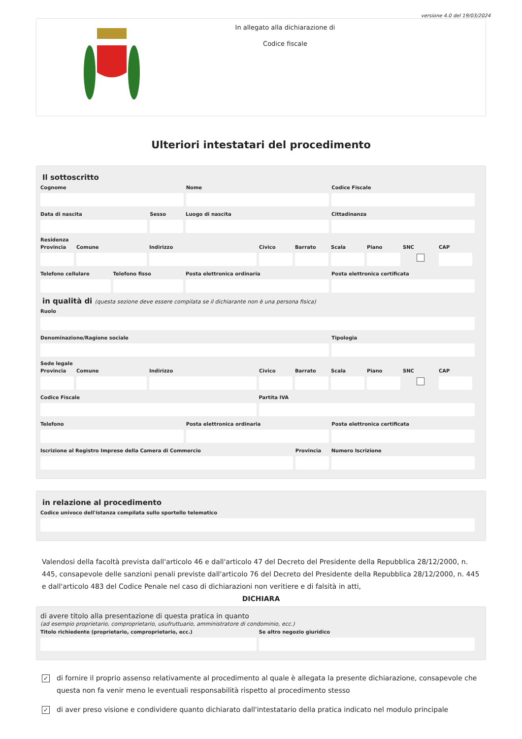versione 4.0 del 19/03/2024
In allegato alla dichiarazione di
Codice fiscale
Ulteriori intestatari del procedimento
Il sottoscritto
Cognome Nome Codice Fiscale
Data di nascita Sesso Luogo di nascita Cittadinanza
Residenza
Provincia
Comune Indirizzo Civico Barrato Scala Piano SNC CAP
Telefono cellulare
Telefono fisso Posta elettronica ordinaria Posta elettronica certificata
in qualità di (questa sezione deve essere compilata se il dichiarante non è una persona fisica)
Ruolo
Denominazione/Ragione sociale Tipologia
Sede legale
Provincia
Comune Indirizzo Civico Barrato Scala Piano SNC CAP
Codice Fiscale Partita IVA
Telefono Posta elettronica ordinaria Posta elettronica certificata
Iscrizione al Registro Imprese della Camera di Commercio
Provincia
Numero Iscrizione
in relazione al procedimento
Codice univoco dell'istanza compilata sullo sportello telematico
Valendosi della facoltà prevista dall'articolo 46 e dall'articolo 47 del Decreto del Presidente della Repubblica 28/12/2000, n. 445, consapevole delle sanzioni penali previste dall'articolo 76 del Decreto del Presidente della Repubblica 28/12/2000, n. 445 e dall'articolo 483 del Codice Penale nel caso di dichiarazioni non veritiere e di falsità in atti,
DICHIARA
di avere titolo alla presentazione di questa pratica in quanto
(ad esempio proprietario, comproprietario, usufruttuario, amministratore di condominio, ecc.)
Titolo richiedente (proprietario, comproprietario, ecc.)
Se altro negozio giuridico
✓ di fornire il proprio assenso relativamente al procedimento al quale è allegata la presente dichiarazione, consapevole che questa non fa venir meno le eventuali responsabilità rispetto al procedimento stesso
✓ di aver preso visione e condividere quanto dichiarato dall'intestatario della pratica indicato nel modulo principale